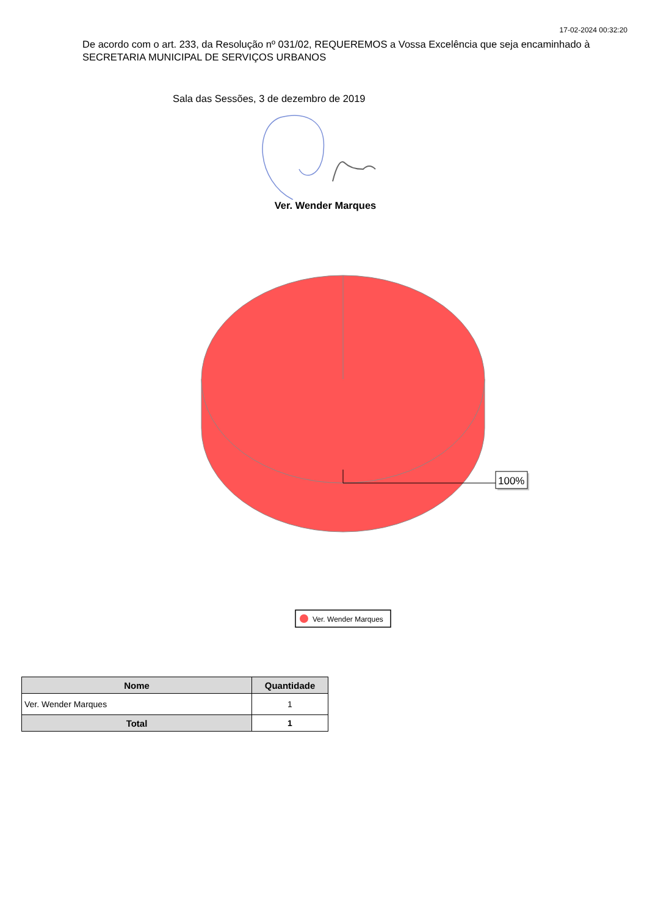17-02-2024 00:32:20
De acordo com o art. 233, da Resolução nº 031/02, REQUEREMOS a Vossa Excelência que seja encaminhado à SECRETARIA MUNICIPAL DE SERVIÇOS URBANOS
Sala das Sessões, 3 de dezembro de 2019
Ver. Wender Marques
100%
Ver. Wender Marques
| Nome | Quantidade |
| --- | --- |
| Ver. Wender Marques | 1 |
| Total | 1 |